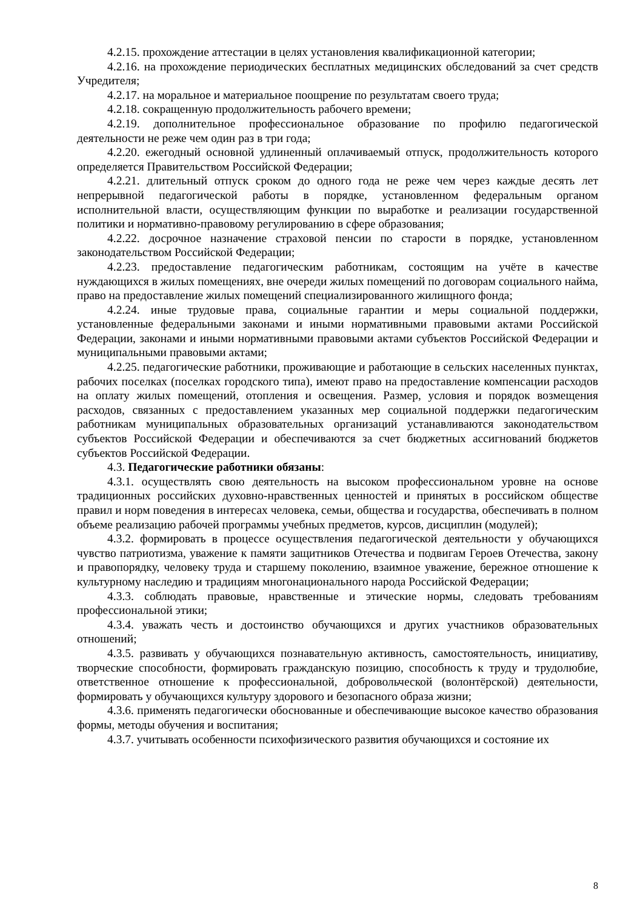4.2.15. прохождение аттестации в целях установления квалификационной категории;
4.2.16. на прохождение периодических бесплатных медицинских обследований за счет средств Учредителя;
4.2.17. на моральное и материальное поощрение по результатам своего труда;
4.2.18. сокращенную продолжительность рабочего времени;
4.2.19. дополнительное профессиональное образование по профилю педагогической деятельности не реже чем один раз в три года;
4.2.20. ежегодный основной удлиненный оплачиваемый отпуск, продолжительность которого определяется Правительством Российской Федерации;
4.2.21. длительный отпуск сроком до одного года не реже чем через каждые десять лет непрерывной педагогической работы в порядке, установленном федеральным органом исполнительной власти, осуществляющим функции по выработке и реализации государственной политики и нормативно-правовому регулированию в сфере образования;
4.2.22. досрочное назначение страховой пенсии по старости в порядке, установленном законодательством Российской Федерации;
4.2.23. предоставление педагогическим работникам, состоящим на учёте в качестве нуждающихся в жилых помещениях, вне очереди жилых помещений по договорам социального найма, право на предоставление жилых помещений специализированного жилищного фонда;
4.2.24. иные трудовые права, социальные гарантии и меры социальной поддержки, установленные федеральными законами и иными нормативными правовыми актами Российской Федерации, законами и иными нормативными правовыми актами субъектов Российской Федерации и муниципальными правовыми актами;
4.2.25. педагогические работники, проживающие и работающие в сельских населенных пунктах, рабочих поселках (поселках городского типа), имеют право на предоставление компенсации расходов на оплату жилых помещений, отопления и освещения. Размер, условия и порядок возмещения расходов, связанных с предоставлением указанных мер социальной поддержки педагогическим работникам муниципальных образовательных организаций устанавливаются законодательством субъектов Российской Федерации и обеспечиваются за счет бюджетных ассигнований бюджетов субъектов Российской Федерации.
4.3. Педагогические работники обязаны:
4.3.1. осуществлять свою деятельность на высоком профессиональном уровне на основе традиционных российских духовно-нравственных ценностей и принятых в российском обществе правил и норм поведения в интересах человека, семьи, общества и государства, обеспечивать в полном объеме реализацию рабочей программы учебных предметов, курсов, дисциплин (модулей);
4.3.2. формировать в процессе осуществления педагогической деятельности у обучающихся чувство патриотизма, уважение к памяти защитников Отечества и подвигам Героев Отечества, закону и правопорядку, человеку труда и старшему поколению, взаимное уважение, бережное отношение к культурному наследию и традициям многонационального народа Российской Федерации;
4.3.3. соблюдать правовые, нравственные и этические нормы, следовать требованиям профессиональной этики;
4.3.4. уважать честь и достоинство обучающихся и других участников образовательных отношений;
4.3.5. развивать у обучающихся познавательную активность, самостоятельность, инициативу, творческие способности, формировать гражданскую позицию, способность к труду и трудолюбие, ответственное отношение к профессиональной, добровольческой (волонтёрской) деятельности, формировать у обучающихся культуру здорового и безопасного образа жизни;
4.3.6. применять педагогически обоснованные и обеспечивающие высокое качество образования формы, методы обучения и воспитания;
4.3.7. учитывать особенности психофизического развития обучающихся и состояние их
8